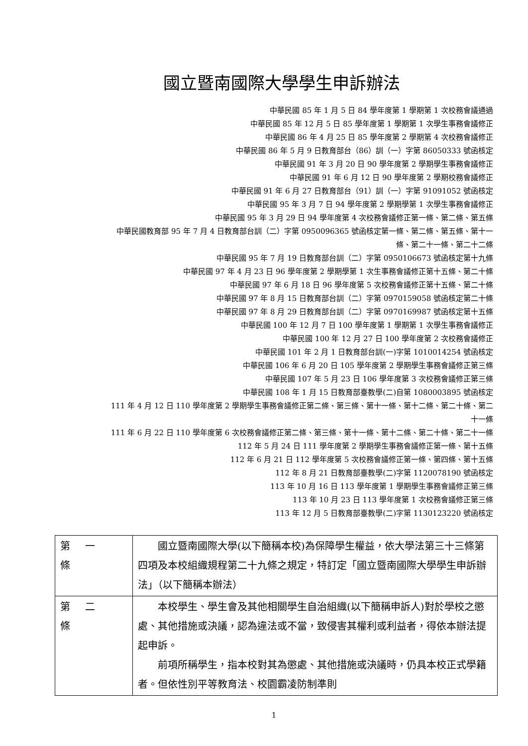國立暨南國際大學學生申訴辦法
中華民國 85 年 1 月 5 日 84 學年度第 1 學期第 1 次校務會議通過
中華民國 85 年 12 月 5 日 85 學年度第 1 學期第 1 次學生事務會議修正
中華民國 86 年 4 月 25 日 85 學年度第 2 學期第 4 次校務會議修正
中華民國 86 年 5 月 9 日教育部台（86）訓（一）字第 86050333 號函核定
中華民國 91 年 3 月 20 日 90 學年度第 2 學期學生事務會議修正
中華民國 91 年 6 月 12 日 90 學年度第 2 學期校務會議修正
中華民國 91 年 6 月 27 日教育部台（91）訓（一）字第 91091052 號函核定
中華民國 95 年 3 月 7 日 94 學年度第 2 學期學第 1 次學生事務會議修正
中華民國 95 年 3 月 29 日 94 學年度第 4 次校務會議修正第一條、第二條、第五條
中華民國教育部 95 年 7 月 4 日教育部台訓（二）字第 0950096365 號函核定第一條、第二條、第五條、第十一條、第二十一條、第二十二條
中華民國 95 年 7 月 19 日教育部台訓（二）字第 0950106673 號函核定第十九條
中華民國 97 年 4 月 23 日 96 學年度第 2 學期學第 1 次生事務會議修正第十五條、第二十條
中華民國 97 年 6 月 18 日 96 學年度第 5 次校務會議修正第十五條、第二十條
中華民國 97 年 8 月 15 日教育部台訓（二）字第 0970159058 號函核定第二十條
中華民國 97 年 8 月 29 日教育部台訓（二）字第 0970169987 號函核定第十五條
中華民國 100 年 12 月 7 日 100 學年度第 1 學期第 1 次學生事務會議修正
中華民國 100 年 12 月 27 日 100 學年度第 2 次校務會議修正
中華民國 101 年 2 月 1 日教育部台訓(一)字第 1010014254 號函核定
中華民國 106 年 6 月 20 日 105 學年度第 2 學期學生事務會議修正第三條
中華民國 107 年 5 月 23 日 106 學年度第 3 次校務會議修正第三條
中華民國 108 年 1 月 15 日教育部臺教學(二)自第 1080003895 號函核定
111 年 4 月 12 日 110 學年度第 2 學期學生事務會議修正第二條、第三條、第十一條、第十二條、第二十條、第二十一條
111 年 6 月 22 日 110 學年度第 6 次校務會議修正第二條、第三條、第十一條、第十二條、第二十條、第二十一條
112 年 5 月 24 日 111 學年度第 2 學期學生事務會議修正第一條、第十五條
112 年 6 月 21 日 112 學年度第 5 次校務會議修正第一條、第四條、第十五條
112 年 8 月 21 日教育部臺教學(二)字第 1120078190 號函核定
113 年 10 月 16 日 113 學年度第 1 學期學生事務會議修正第三條
113 年 10 月 23 日 113 學年度第 1 次校務會議修正第三條
113 年 12 月 5 日教育部臺教學(二)字第 1130123220 號函核定
| 第一條 | 國立暨南國際大學(以下簡稱本校)為保障學生權益，依大學法第三十三條第四項及本校組織規程第二十九條之規定，特訂定「國立暨南國際大學學生申訴辦法」（以下簡稱本辦法） |
| 第二條 | 本校學生、學生會及其他相關學生自治組織(以下簡稱申訴人)對於學校之懲處、其他措施或決議，認為違法或不當，致侵害其權利或利益者，得依本辦法提起申訴。 前項所稱學生，指本校對其為懲處、其他措施或決議時，仍具本校正式學籍者。但依性別平等教育法、校園霸凌防制準則 |
1